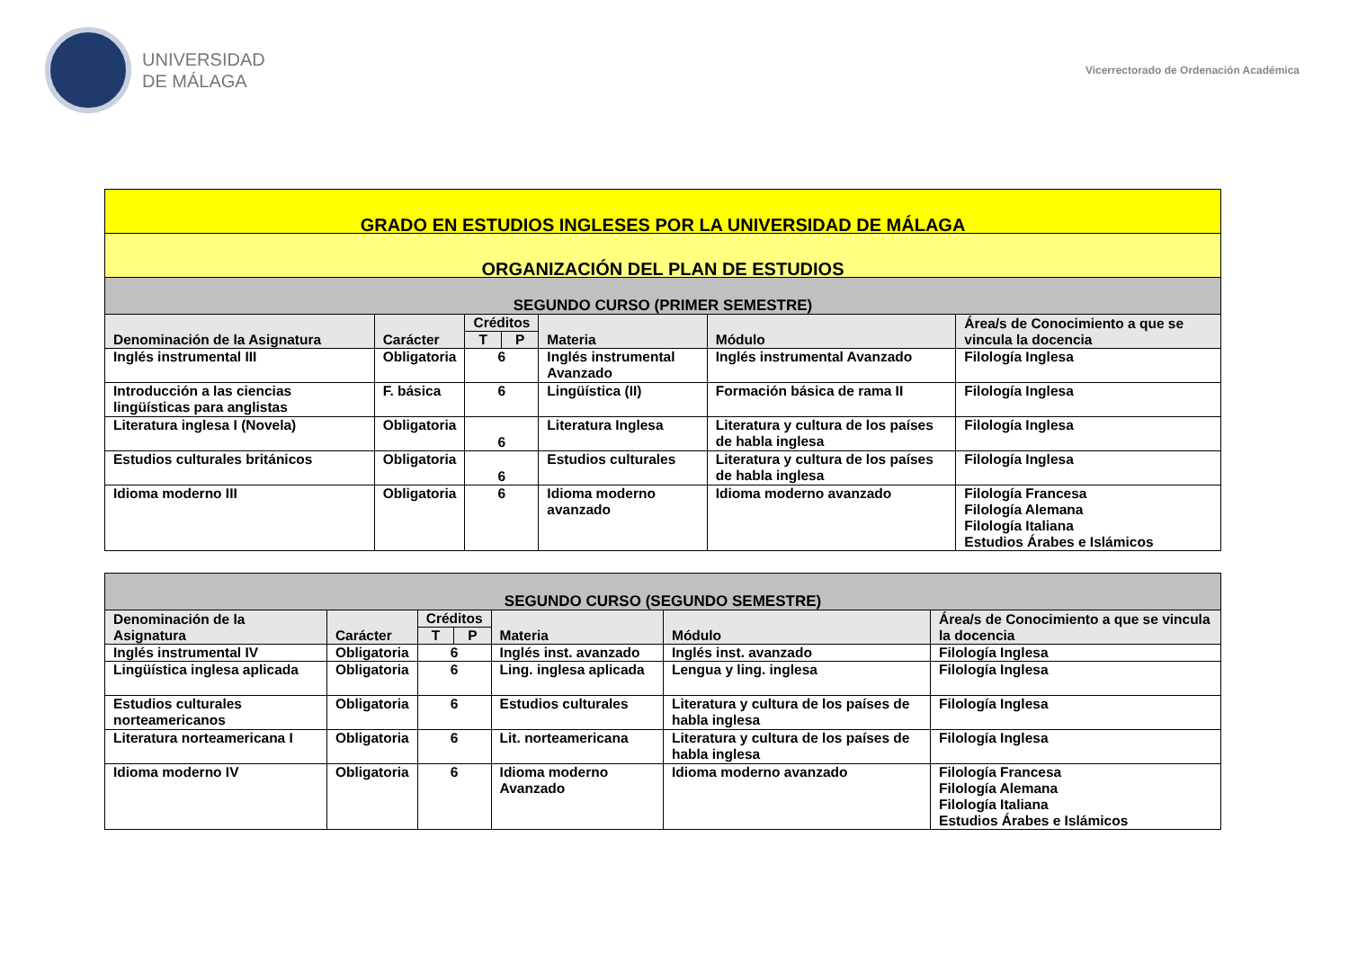UNIVERSIDAD
DE MÁLAGA
Vicerrectorado de Ordenación Académica
| GRADO EN ESTUDIOS INGLESES POR LA UNIVERSIDAD DE MÁLAGA | | | | | | |
| ORGANIZACIÓN DEL PLAN DE ESTUDIOS | | | | | | |
| SEGUNDO CURSO (PRIMER SEMESTRE) | | | | | | |
| Denominación de la Asignatura | Carácter | Créditos | | Materia | Módulo | Área/s de Conocimiento a que se vincula la docencia |
| | | T | P | | | |
| Inglés instrumental III | Obligatoria | 6 | | Inglés instrumental Avanzado | Inglés instrumental Avanzado | Filología Inglesa |
| Introducción a las ciencias lingüísticas para anglistas | F. básica | 6 | | Lingüística (II) | Formación básica de rama II | Filología Inglesa |
| Literatura inglesa I (Novela) | Obligatoria | 6 | | Literatura Inglesa | Literatura y cultura de los países de habla inglesa | Filología Inglesa |
| Estudios culturales británicos | Obligatoria | 6 | | Estudios culturales | Literatura y cultura de los países de habla inglesa | Filología Inglesa |
| Idioma moderno III | Obligatoria | 6 | | Idioma moderno avanzado | Idioma moderno avanzado | Filología Francesa Filología Alemana Filología Italiana Estudios Árabes e Islámicos |
| SEGUNDO CURSO (SEGUNDO SEMESTRE) | | | | | | |
| Denominación de la Asignatura | Carácter | Créditos | | Materia | Módulo | Área/s de Conocimiento a que se vincula la docencia |
| | | T | P | | | |
| Inglés instrumental IV | Obligatoria | 6 | | Inglés inst. avanzado | Inglés inst. avanzado | Filología Inglesa |
| Lingüística inglesa aplicada | Obligatoria | 6 | | Ling. inglesa aplicada | Lengua y ling. inglesa | Filología Inglesa |
| Estudios culturales norteamericanos | Obligatoria | 6 | | Estudios culturales | Literatura y cultura de los países de habla inglesa | Filología Inglesa |
| Literatura norteamericana I | Obligatoria | 6 | | Lit. norteamericana | Literatura y cultura de los países de habla inglesa | Filología Inglesa |
| Idioma moderno IV | Obligatoria | 6 | | Idioma moderno Avanzado | Idioma moderno avanzado | Filología Francesa Filología Alemana Filología Italiana Estudios Árabes e Islámicos |